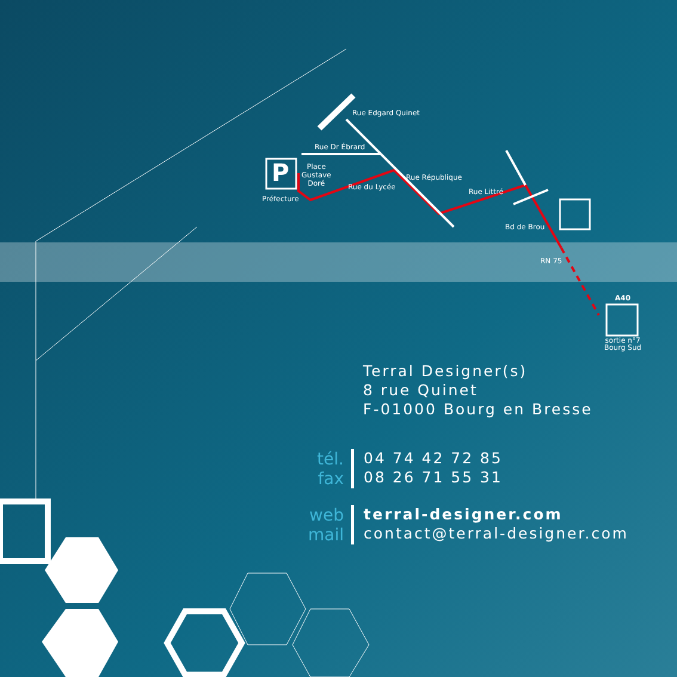Rue Edgard Quinet
Rue Dr Ébrard
P
Place
Gustave
Doré
Préfecture
Rue du Lycée
Rue République
Rue Littré
Bd de Brou
RN 75
A40
sortie n°7
Bourg Sud
Terral Designer(s)
8 rue Quinet
F-01000 Bourg en Bresse
tél.
fax
04 74 42 72 85
08 26 71 55 31
web
mail
terral-designer.com
contact@terral-designer.com